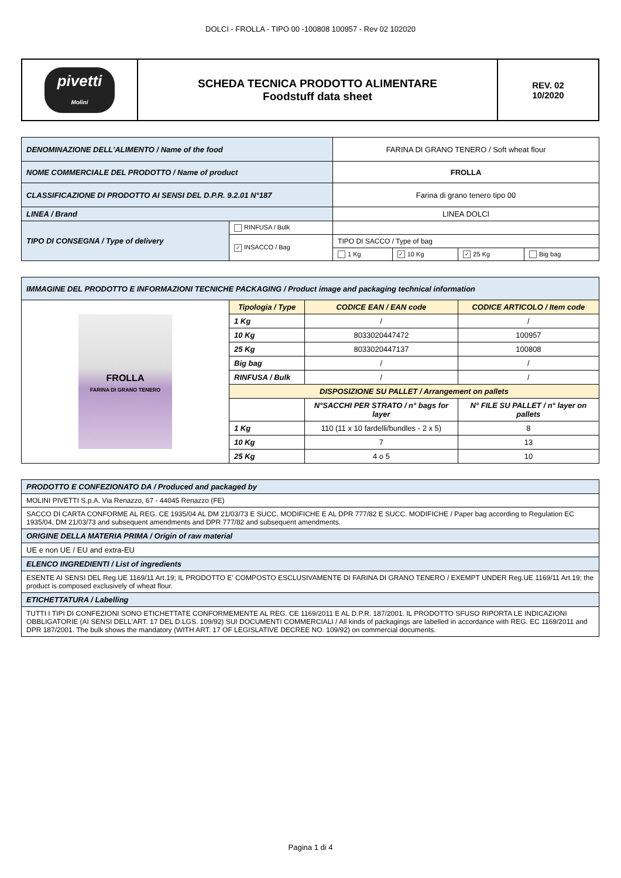DOLCI - FROLLA - TIPO 00 -100808 100957 - Rev 02 102020
| pivetti Molini | SCHEDA TECNICA PRODOTTO ALIMENTARE Foodstuff data sheet | REV. 02 10/2020 |
| DENOMINAZIONE DELL'ALIMENTO / Name of the food | | FARINA DI GRANO TENERO / Soft wheat flour | | | |
| NOME COMMERCIALE DEL PRODOTTO / Name of product | | FROLLA | | | |
| CLASSIFICAZIONE DI PRODOTTO AI SENSI DEL D.P.R. 9.2.01 N°187 | | Farina di grano tenero tipo 00 | | | |
| LINEA / Brand | | LINEA DOLCI | | | |
| TIPO DI CONSEGNA / Type of delivery | RINFUSA / Bulk | | | | |
| | ✓ INSACCO / Bag | TIPO DI SACCO / Type of bag | | | |
| | | 1 Kg | ✓ 10 Kg | ✓ 25 Kg | Big bag |
| IMMAGINE DEL PRODOTTO E INFORMAZIONI TECNICHE PACKAGING / Product image and packaging technical information | | | |
| FROLLA FARINA DI GRANO TENERO | Tipologia / Type | CODICE EAN / EAN code | CODICE ARTICOLO / Item code |
| | 1 Kg | / | / |
| | 10 Kg | 8033020447472 | 100957 |
| | 25 Kg | 8033020447137 | 100808 |
| | Big bag | / | / |
| | RINFUSA / Bulk | / | / |
| | DISPOSIZIONE SU PALLET / Arrangement on pallets | | |
| | | N°SACCHI PER STRATO / n° bags for layer | N° FILE SU PALLET / n° layer on pallets |
| | 1 Kg | 110 (11 x 10 fardelli/bundles - 2 x 5) | 8 |
| | 10 Kg | 7 | 13 |
| | 25 Kg | 4 o 5 | 10 |
| PRODOTTO E CONFEZIONATO DA / Produced and packaged by |
| MOLINI PIVETTI S.p.A. Via Renazzo, 67 - 44045 Renazzo (FE) |
| SACCO DI CARTA CONFORME AL REG. CE 1935/04 AL DM 21/03/73 E SUCC. MODIFICHE E AL DPR 777/82 E SUCC. MODIFICHE / Paper bag according to Regulation EC 1935/04, DM 21/03/73 and subsequent amendments and DPR 777/82 and subsequent amendments. |
| ORIGINE DELLA MATERIA PRIMA / Origin of raw material |
| UE e non UE / EU and extra-EU |
| ELENCO INGREDIENTI / List of ingredients |
| ESENTE AI SENSI DEL Reg.UE 1169/11 Art.19; IL PRODOTTO E' COMPOSTO ESCLUSIVAMENTE DI FARINA DI GRANO TENERO / EXEMPT UNDER Reg.UE 1169/11 Art.19; the product is composed exclusively of wheat flour. |
| ETICHETTATURA / Labelling |
| TUTTI I TIPI DI CONFEZIONI SONO ETICHETTATE CONFORMEMENTE AL REG. CE 1169/2011 E AL D.P.R. 187/2001. IL PRODOTTO SFUSO RIPORTA LE INDICAZIONI OBBLIGATORIE (AI SENSI DELL'ART. 17 DEL D.LGS. 109/92) SUI DOCUMENTI COMMERCIALI / All kinds of packagings are labelled in accordance with REG. EC 1169/2011 and DPR 187/2001. The bulk shows the mandatory (WITH ART. 17 OF LEGISLATIVE DECREE NO. 109/92) on commercial documents. |
Pagina 1 di 4